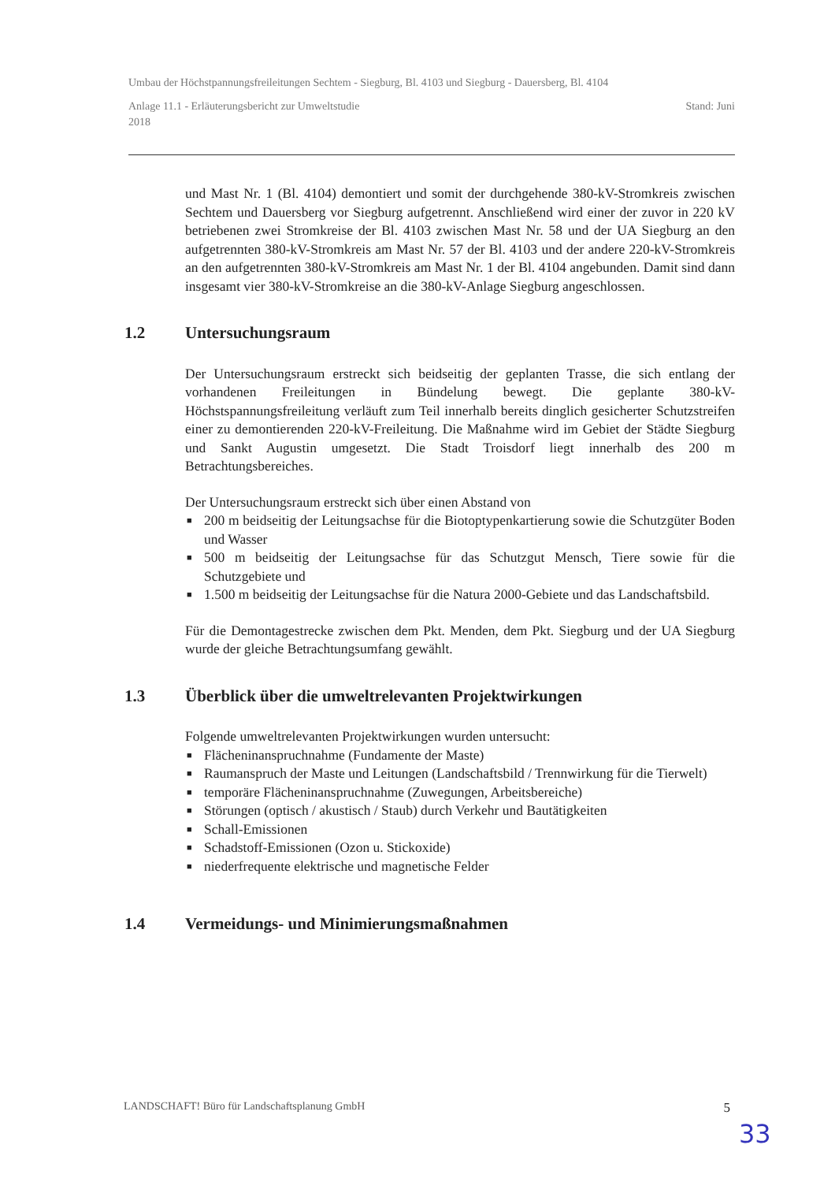Umbau der Höchstpannungsfreileitungen Sechtem - Siegburg, Bl. 4103 und Siegburg - Dauersberg, Bl. 4104
Anlage 11.1 - Erläuterungsbericht zur Umweltstudie
2018 Stand: Juni
und Mast Nr. 1 (Bl. 4104) demontiert und somit der durchgehende 380-kV-Stromkreis zwischen Sechtem und Dauersberg vor Siegburg aufgetrennt. Anschließend wird einer der zuvor in 220 kV betriebenen zwei Stromkreise der Bl. 4103 zwischen Mast Nr. 58 und der UA Siegburg an den aufgetrennten 380-kV-Stromkreis am Mast Nr. 57 der Bl. 4103 und der andere 220-kV-Stromkreis an den aufgetrennten 380-kV-Stromkreis am Mast Nr. 1 der Bl. 4104 angebunden. Damit sind dann insgesamt vier 380-kV-Stromkreise an die 380-kV-Anlage Siegburg angeschlossen.
1.2 Untersuchungsraum
Der Untersuchungsraum erstreckt sich beidseitig der geplanten Trasse, die sich entlang der vorhandenen Freileitungen in Bündelung bewegt. Die geplante 380-kV-Höchstspannungsfreileitung verläuft zum Teil innerhalb bereits dinglich gesicherter Schutzstreifen einer zu demontierenden 220-kV-Freileitung. Die Maßnahme wird im Gebiet der Städte Siegburg und Sankt Augustin umgesetzt. Die Stadt Troisdorf liegt innerhalb des 200 m Betrachtungsbereiches.
Der Untersuchungsraum erstreckt sich über einen Abstand von
■ 200 m beidseitig der Leitungsachse für die Biotoptypenkartierung sowie die Schutzgüter Boden und Wasser
■ 500 m beidseitig der Leitungsachse für das Schutzgut Mensch, Tiere sowie für die Schutzgebiete und
■ 1.500 m beidseitig der Leitungsachse für die Natura 2000-Gebiete und das Landschaftsbild.
Für die Demontagestrecke zwischen dem Pkt. Menden, dem Pkt. Siegburg und der UA Siegburg wurde der gleiche Betrachtungsumfang gewählt.
1.3 Überblick über die umweltrelevanten Projektwirkungen
Folgende umweltrelevanten Projektwirkungen wurden untersucht:
■ Flächeninanspruchnahme (Fundamente der Maste)
■ Raumanspruch der Maste und Leitungen (Landschaftsbild / Trennwirkung für die Tierwelt)
■ temporäre Flächeninanspruchnahme (Zuwegungen, Arbeitsbereiche)
■ Störungen (optisch / akustisch / Staub) durch Verkehr und Bautätigkeiten
■ Schall-Emissionen
■ Schadstoff-Emissionen (Ozon u. Stickoxide)
■ niederfrequente elektrische und magnetische Felder
1.4 Vermeidungs- und Minimierungsmaßnahmen
LANDSCHAFT! Büro für Landschaftsplanung GmbH 5
33